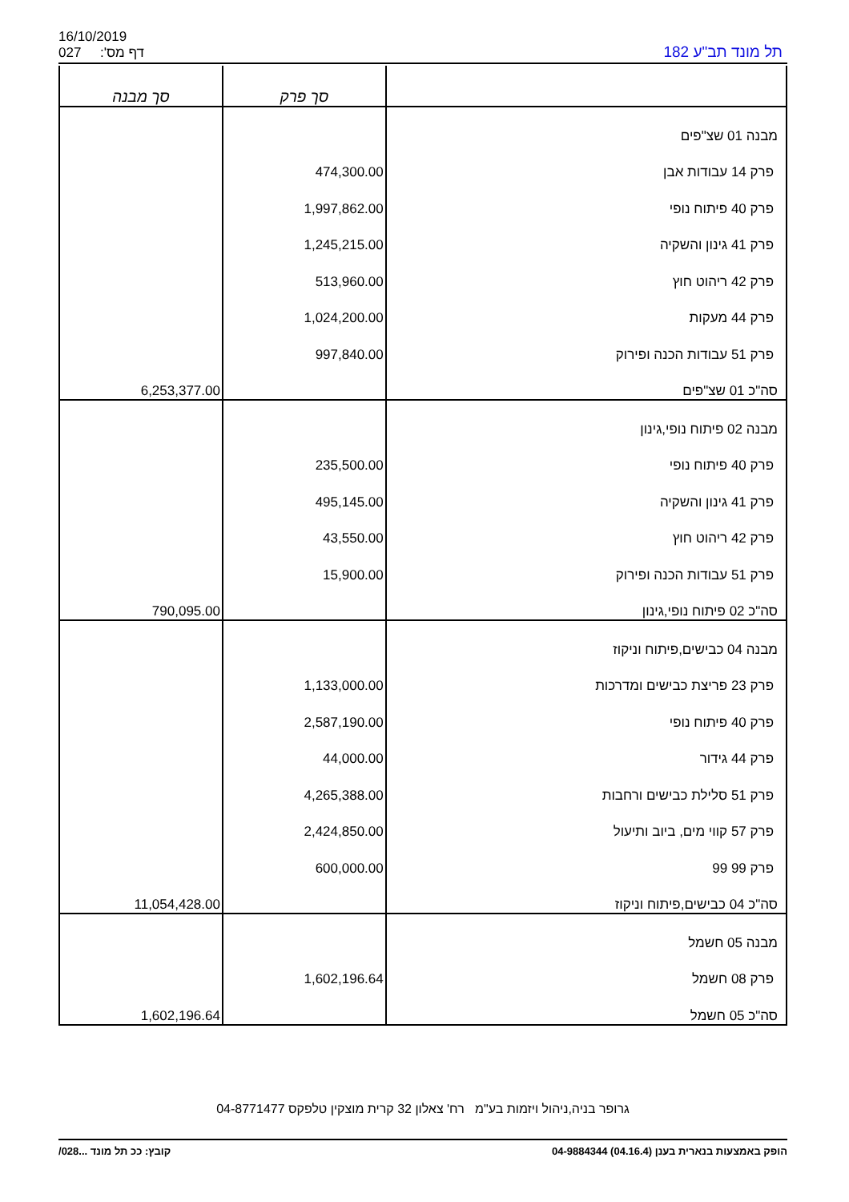16/10/2019
027 דף מס':
תל מונד תב"ע 182
| סך מבנה | סך פרק | |
| --- | --- | --- |
| | | מבנה 01 שצ"פים |
| | 474,300.00 | פרק 14 עבודות אבן |
| | 1,997,862.00 | פרק 40 פיתוח נופי |
| | 1,245,215.00 | פרק 41 גינון והשקיה |
| | 513,960.00 | פרק 42 ריהוט חוץ |
| | 1,024,200.00 | פרק 44 מעקות |
| | 997,840.00 | פרק 51 עבודות הכנה ופירוק |
| 6,253,377.00 | | סה"כ 01 שצ"פים |
| | | מבנה 02 פיתוח נופי,גינון |
| | 235,500.00 | פרק 40 פיתוח נופי |
| | 495,145.00 | פרק 41 גינון והשקיה |
| | 43,550.00 | פרק 42 ריהוט חוץ |
| | 15,900.00 | פרק 51 עבודות הכנה ופירוק |
| 790,095.00 | | סה"כ 02 פיתוח נופי,גינון |
| | | מבנה 04 כבישים,פיתוח וניקוז |
| | 1,133,000.00 | פרק 23 פריצת כבישים ומדרכות |
| | 2,587,190.00 | פרק 40 פיתוח נופי |
| | 44,000.00 | פרק 44 גידור |
| | 4,265,388.00 | פרק 51 סלילת כבישים ורחבות |
| | 2,424,850.00 | פרק 57 קווי מים, ביוב ותיעול |
| | 600,000.00 | פרק 99 99 |
| 11,054,428.00 | | סה"כ 04 כבישים,פיתוח וניקוז |
| | | מבנה 05 חשמל |
| | 1,602,196.64 | פרק 08 חשמל |
| 1,602,196.64 | | סה"כ 05 חשמל |
גרופר בניה,ניהול ויזמות בע"מ רח' צאלון 32 קרית מוצקין טלפקס 04-8771477
הופק באמצעות בנארית בענן (04.16.4) 04-9884344 קובץ: ככ תל מונד ...028/